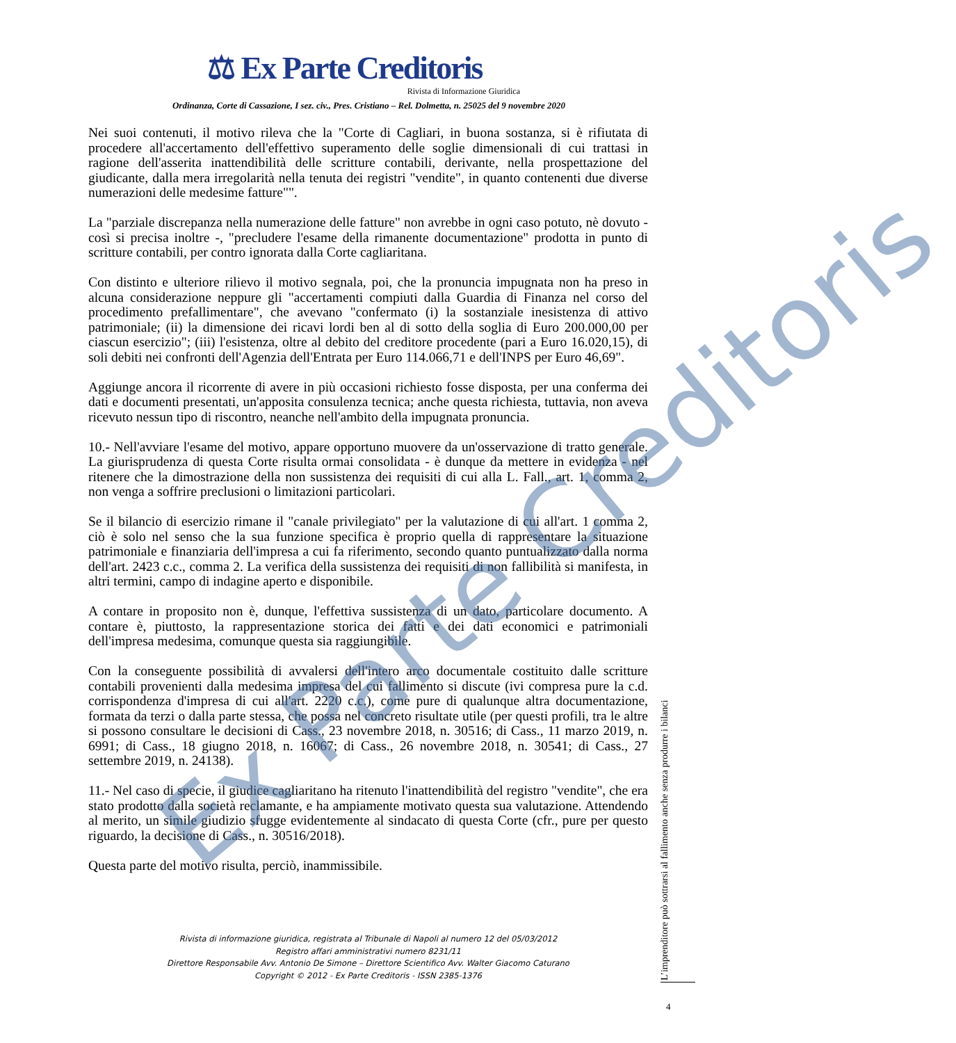⚖ Ex Parte Creditoris
Rivista di Informazione Giuridica
Ordinanza, Corte di Cassazione, I sez. civ., Pres. Cristiano – Rel. Dolmetta, n. 25025 del 9 novembre 2020
Nei suoi contenuti, il motivo rileva che la "Corte di Cagliari, in buona sostanza, si è rifiutata di procedere all'accertamento dell'effettivo superamento delle soglie dimensionali di cui trattasi in ragione dell'asserita inattendibilità delle scritture contabili, derivante, nella prospettazione del giudicante, dalla mera irregolarità nella tenuta dei registri "vendite", in quanto contenenti due diverse numerazioni delle medesime fatture"".
La "parziale discrepanza nella numerazione delle fatture" non avrebbe in ogni caso potuto, nè dovuto - così si precisa inoltre -, "precludere l'esame della rimanente documentazione" prodotta in punto di scritture contabili, per contro ignorata dalla Corte cagliaritana.
Con distinto e ulteriore rilievo il motivo segnala, poi, che la pronuncia impugnata non ha preso in alcuna considerazione neppure gli "accertamenti compiuti dalla Guardia di Finanza nel corso del procedimento prefallimentare", che avevano "confermato (i) la sostanziale inesistenza di attivo patrimoniale; (ii) la dimensione dei ricavi lordi ben al di sotto della soglia di Euro 200.000,00 per ciascun esercizio"; (iii) l'esistenza, oltre al debito del creditore procedente (pari a Euro 16.020,15), di soli debiti nei confronti dell'Agenzia dell'Entrata per Euro 114.066,71 e dell'INPS per Euro 46,69".
Aggiunge ancora il ricorrente di avere in più occasioni richiesto fosse disposta, per una conferma dei dati e documenti presentati, un'apposita consulenza tecnica; anche questa richiesta, tuttavia, non aveva ricevuto nessun tipo di riscontro, neanche nell'ambito della impugnata pronuncia.
10.- Nell'avviare l'esame del motivo, appare opportuno muovere da un'osservazione di tratto generale. La giurisprudenza di questa Corte risulta ormai consolidata - è dunque da mettere in evidenza - nel ritenere che la dimostrazione della non sussistenza dei requisiti di cui alla L. Fall., art. 1, comma 2, non venga a soffrire preclusioni o limitazioni particolari.
Se il bilancio di esercizio rimane il "canale privilegiato" per la valutazione di cui all'art. 1 comma 2, ciò è solo nel senso che la sua funzione specifica è proprio quella di rappresentare la situazione patrimoniale e finanziaria dell'impresa a cui fa riferimento, secondo quanto puntualizzato dalla norma dell'art. 2423 c.c., comma 2. La verifica della sussistenza dei requisiti di non fallibilità si manifesta, in altri termini, campo di indagine aperto e disponibile.
A contare in proposito non è, dunque, l'effettiva sussistenza di un dato, particolare documento. A contare è, piuttosto, la rappresentazione storica dei fatti e dei dati economici e patrimoniali dell'impresa medesima, comunque questa sia raggiungibile.
Con la conseguente possibilità di avvalersi dell'intero arco documentale costituito dalle scritture contabili provenienti dalla medesima impresa del cui fallimento si discute (ivi compresa pure la c.d. corrispondenza d'impresa di cui all'art. 2220 c.c.), come pure di qualunque altra documentazione, formata da terzi o dalla parte stessa, che possa nel concreto risultate utile (per questi profili, tra le altre si possono consultare le decisioni di Cass., 23 novembre 2018, n. 30516; di Cass., 11 marzo 2019, n. 6991; di Cass., 18 giugno 2018, n. 16067; di Cass., 26 novembre 2018, n. 30541; di Cass., 27 settembre 2019, n. 24138).
11.- Nel caso di specie, il giudice cagliaritano ha ritenuto l'inattendibilità del registro "vendite", che era stato prodotto dalla società reclamante, e ha ampiamente motivato questa sua valutazione. Attendendo al merito, un simile giudizio sfugge evidentemente al sindacato di questa Corte (cfr., pure per questo riguardo, la decisione di Cass., n. 30516/2018).
Questa parte del motivo risulta, perciò, inammissibile.
Rivista di informazione giuridica, registrata al Tribunale di Napoli al numero 12 del 05/03/2012
Registro affari amministrativi numero 8231/11
Direttore Responsabile Avv. Antonio De Simone – Direttore Scientifico Avv. Walter Giacomo Caturano
Copyright © 2012 - Ex Parte Creditoris - ISSN 2385-1376
L’imprenditore può sottrarsi al fallimento anche senza produrre i bilanci
4
Ex Parte Creditoris